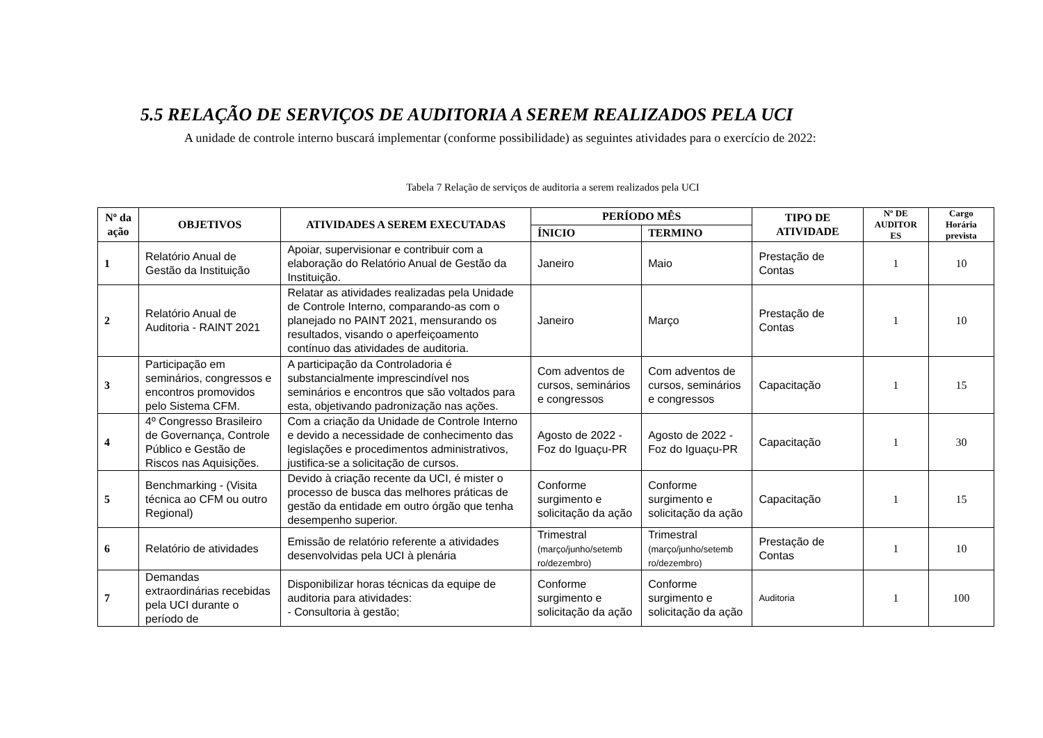5.5 RELAÇÃO DE SERVIÇOS DE AUDITORIA A SEREM REALIZADOS PELA UCI
A unidade de controle interno buscará implementar (conforme possibilidade) as seguintes atividades para o exercício de 2022:
Tabela 7 Relação de serviços de auditoria a serem realizados pela UCI
| Nº da ação | OBJETIVOS | ATIVIDADES A SEREM EXECUTADAS | PERÍODO MÊS | | TIPO DE ATIVIDADE | Nº DE AUDITOR ES | Cargo Horária prevista |
| --- | --- | --- | --- | --- | --- | --- | --- |
| | | | ÍNICIO | TERMINO | | | |
| 1 | Relatório Anual de Gestão da Instituição | Apoiar, supervisionar e contribuir com a elaboração do Relatório Anual de Gestão da Instituição. | Janeiro | Maio | Prestação de Contas | 1 | 10 |
| 2 | Relatório Anual de Auditoria - RAINT 2021 | Relatar as atividades realizadas pela Unidade de Controle Interno, comparando-as com o planejado no PAINT 2021, mensurando os resultados, visando o aperfeiçoamento contínuo das atividades de auditoria. | Janeiro | Março | Prestação de Contas | 1 | 10 |
| 3 | Participação em seminários, congressos e encontros promovidos pelo Sistema CFM. | A participação da Controladoria é substancialmente imprescindível nos seminários e encontros que são voltados para esta, objetivando padronização nas ações. | Com adventos de cursos, seminários e congressos | Com adventos de cursos, seminários e congressos | Capacitação | 1 | 15 |
| 4 | 4º Congresso Brasileiro de Governança, Controle Público e Gestão de Riscos nas Aquisições. | Com a criação da Unidade de Controle Interno e devido a necessidade de conhecimento das legislações e procedimentos administrativos, justifica-se a solicitação de cursos. | Agosto de 2022 - Foz do Iguaçu-PR | Agosto de 2022 - Foz do Iguaçu-PR | Capacitação | 1 | 30 |
| 5 | Benchmarking - (Visita técnica ao CFM ou outro Regional) | Devido à criação recente da UCI, é mister o processo de busca das melhores práticas de gestão da entidade em outro órgão que tenha desempenho superior. | Conforme surgimento e solicitação da ação | Conforme surgimento e solicitação da ação | Capacitação | 1 | 15 |
| 6 | Relatório de atividades | Emissão de relatório referente a atividades desenvolvidas pela UCI à plenária | Trimestral (março/junho/setemb ro/dezembro) | Trimestral (março/junho/setemb ro/dezembro) | Prestação de Contas | 1 | 10 |
| 7 | Demandas extraordinárias recebidas pela UCI durante o período de | Disponibilizar horas técnicas da equipe de auditoria para atividades: - Consultoria à gestão; | Conforme surgimento e solicitação da ação | Conforme surgimento e solicitação da ação | Auditoria | 1 | 100 |